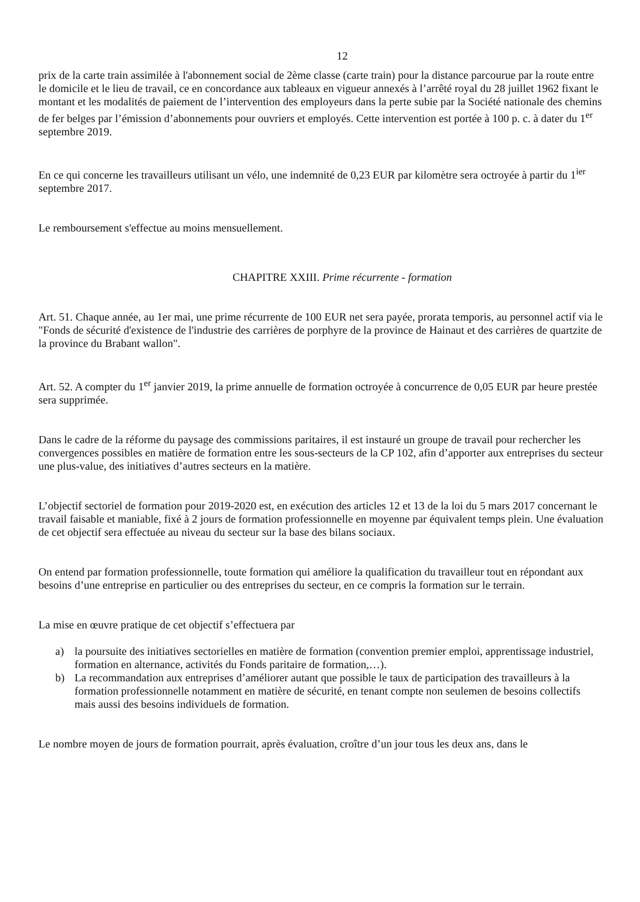12
prix de la carte train assimilée à l'abonnement social de 2ème classe (carte train) pour la distance parcourue par la route entre le domicile et le lieu de travail, ce en concordance aux tableaux en vigueur annexés à l’arrêté royal du 28 juillet 1962 fixant le montant et les modalités de paiement de l’intervention des employeurs dans la perte subie par la Société nationale des chemins de fer belges par l’émission d’abonnements pour ouvriers et employés. Cette intervention est portée à 100 p. c. à dater du 1<sup>er</sup> septembre 2019.
En ce qui concerne les travailleurs utilisant un vélo, une indemnité de 0,23 EUR par kilomètre sera octroyée à partir du 1<sup>ier</sup> septembre 2017.
Le remboursement s'effectue au moins mensuellement.
CHAPITRE XXIII. Prime récurrente - formation
Art. 51. Chaque année, au 1er mai, une prime récurrente de 100 EUR net sera payée, prorata temporis, au personnel actif via le "Fonds de sécurité d'existence de l'industrie des carrières de porphyre de la province de Hainaut et des carrières de quartzite de la province du Brabant wallon".
Art. 52. A compter du 1<sup>er</sup> janvier 2019, la prime annuelle de formation octroyée à concurrence de 0,05 EUR par heure prestée sera supprimée.
Dans le cadre de la réforme du paysage des commissions paritaires, il est instauré un groupe de travail pour rechercher les convergences possibles en matière de formation entre les sous-secteurs de la CP 102, afin d’apporter aux entreprises du secteur une plus-value, des initiatives d’autres secteurs en la matière.
L’objectif sectoriel de formation pour 2019-2020 est, en exécution des articles 12 et 13 de la loi du 5 mars 2017 concernant le travail faisable et maniable, fixé à 2 jours de formation professionnelle en moyenne par équivalent temps plein. Une évaluation de cet objectif sera effectuée au niveau du secteur sur la base des bilans sociaux.
On entend par formation professionnelle, toute formation qui améliore la qualification du travailleur tout en répondant aux besoins d’une entreprise en particulier ou des entreprises du secteur, en ce compris la formation sur le terrain.
La mise en œuvre pratique de cet objectif s’effectuera par
a) la poursuite des initiatives sectorielles en matière de formation (convention premier emploi, apprentissage industriel, formation en alternance, activités du Fonds paritaire de formation,…).
b) La recommandation aux entreprises d’améliorer autant que possible le taux de participation des travailleurs à la formation professionnelle notamment en matière de sécurité, en tenant compte non seulemen de besoins collectifs mais aussi des besoins individuels de formation.
Le nombre moyen de jours de formation pourrait, après évaluation, croître d’un jour tous les deux ans, dans le